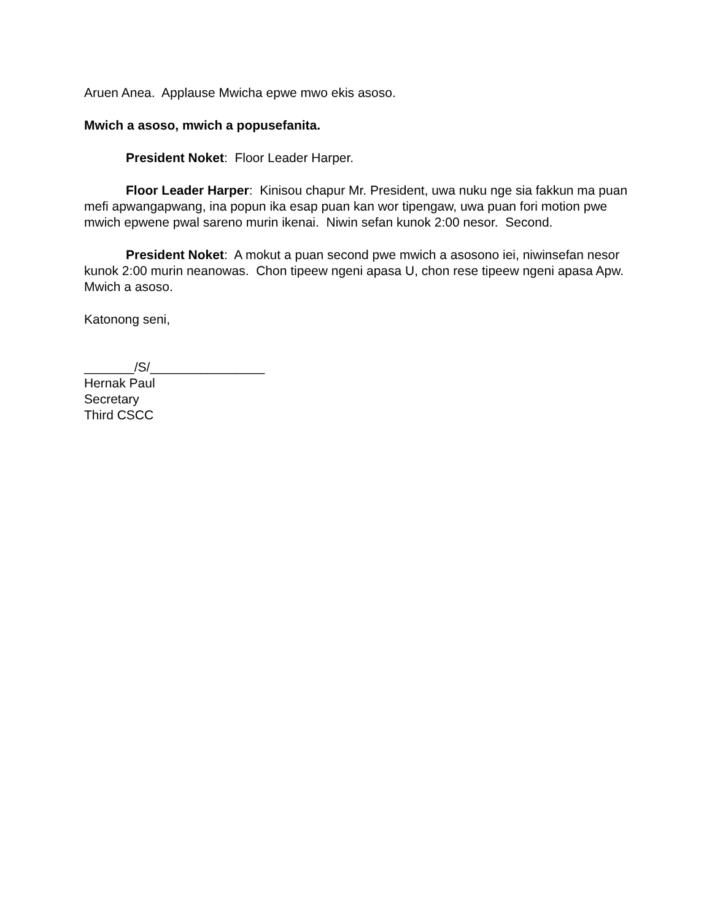Aruen Anea. Applause Mwicha epwe mwo ekis asoso.
Mwich a asoso, mwich a popusefanita.
President Noket: Floor Leader Harper.
Floor Leader Harper: Kinisou chapur Mr. President, uwa nuku nge sia fakkun ma puan mefi apwangapwang, ina popun ika esap puan kan wor tipengaw, uwa puan fori motion pwe mwich epwene pwal sareno murin ikenai. Niwin sefan kunok 2:00 nesor. Second.
President Noket: A mokut a puan second pwe mwich a asosono iei, niwinsefan nesor kunok 2:00 murin neanowas. Chon tipeew ngeni apasa U, chon rese tipeew ngeni apasa Apw. Mwich a asoso.
Katonong seni,
_______/S/________________
Hernak Paul
Secretary
Third CSCC